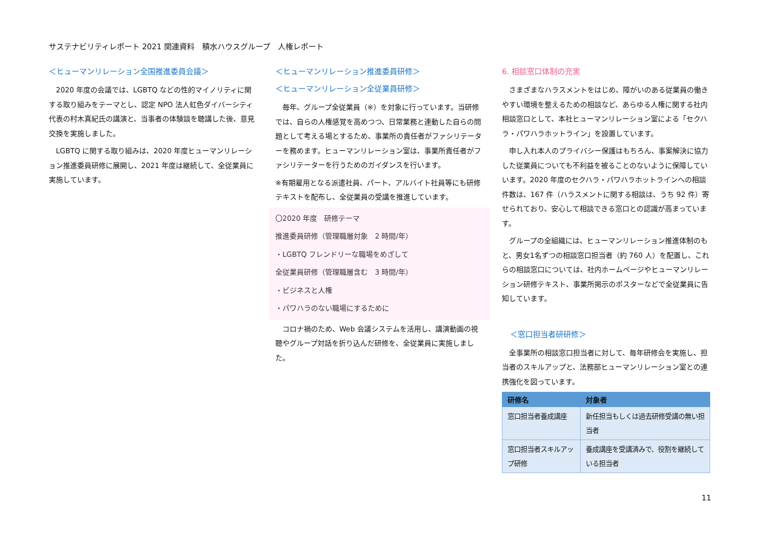サステナビリティレポート 2021 関連資料　積水ハウスグループ　人権レポート
＜ヒューマンリレーション全国推進委員会議＞
2020 年度の会議では、LGBTQ などの性的マイノリティに関する取り組みをテーマとし、認定 NPO 法人虹色ダイバーシティ代表の村木真紀氏の講演と、当事者の体験談を聴講した後、意見交換を実施しました。
LGBTQ に関する取り組みは、2020 年度ヒューマンリレーション推進委員研修に展開し、2021 年度は継続して、全従業員に実施しています。
＜ヒューマンリレーション推進委員研修＞
＜ヒューマンリレーション全従業員研修＞
毎年、グループ全従業員（※）を対象に行っています。当研修では、自らの人権感覚を高めつつ、日常業務と連動した自らの問題として考える場とするため、事業所の責任者がファシリテーターを務めます。ヒューマンリレーション室は、事業所責任者がファシリテーターを行うためのガイダンスを行います。
※有期雇用となる派遣社員、パート、アルバイト社員等にも研修テキストを配布し、全従業員の受講を推進しています。
〇2020 年度　研修テーマ
推進委員研修（管理職層対象　2 時間/年）
・LGBTQ フレンドリーな職場をめざして
全従業員研修（管理職層含む　3 時間/年）
・ビジネスと人権
・パワハラのない職場にするために
コロナ禍のため、Web 会議システムを活用し、講演動画の視聴やグループ対話を折り込んだ研修を、全従業員に実施しました。
6. 相談窓口体制の充実
さまざまなハラスメントをはじめ、障がいのある従業員の働きやすい環境を整えるための相談など、あらゆる人権に関する社内相談窓口として、本社ヒューマンリレーション室による「セクハラ・パワハラホットライン」を設置しています。
申し入れ本人のプライバシー保護はもちろん、事案解決に協力した従業員についても不利益を被ることのないように保障していいます。2020 年度のセクハラ・パワハラホットラインへの相談件数は、167 件（ハラスメントに関する相談は、うち 92 件）寄せられており、安心して相談できる窓口との認識が高まっています。
グループの全組織には、ヒューマンリレーション推進体制のもと、男女1名ずつの相談窓口担当者（約 760 人）を配置し、これらの相談窓口については、社内ホームページやヒューマンリレーション研修テキスト、事業所掲示のポスターなどで全従業員に告知しています。
＜窓口担当者研研修＞
全事業所の相談窓口担当者に対して、毎年研修会を実施し、担当者のスキルアップと、法務部ヒューマンリレーション室との連携強化を図っています。
| 研修名 | 対象者 |
| --- | --- |
| 窓口担当者養成講座 | 新任担当もしくは過去研修受講の無い担当者 |
| 窓口担当者スキルアップ研修 | 養成講座を受講済みで、役割を継続している担当者 |
11